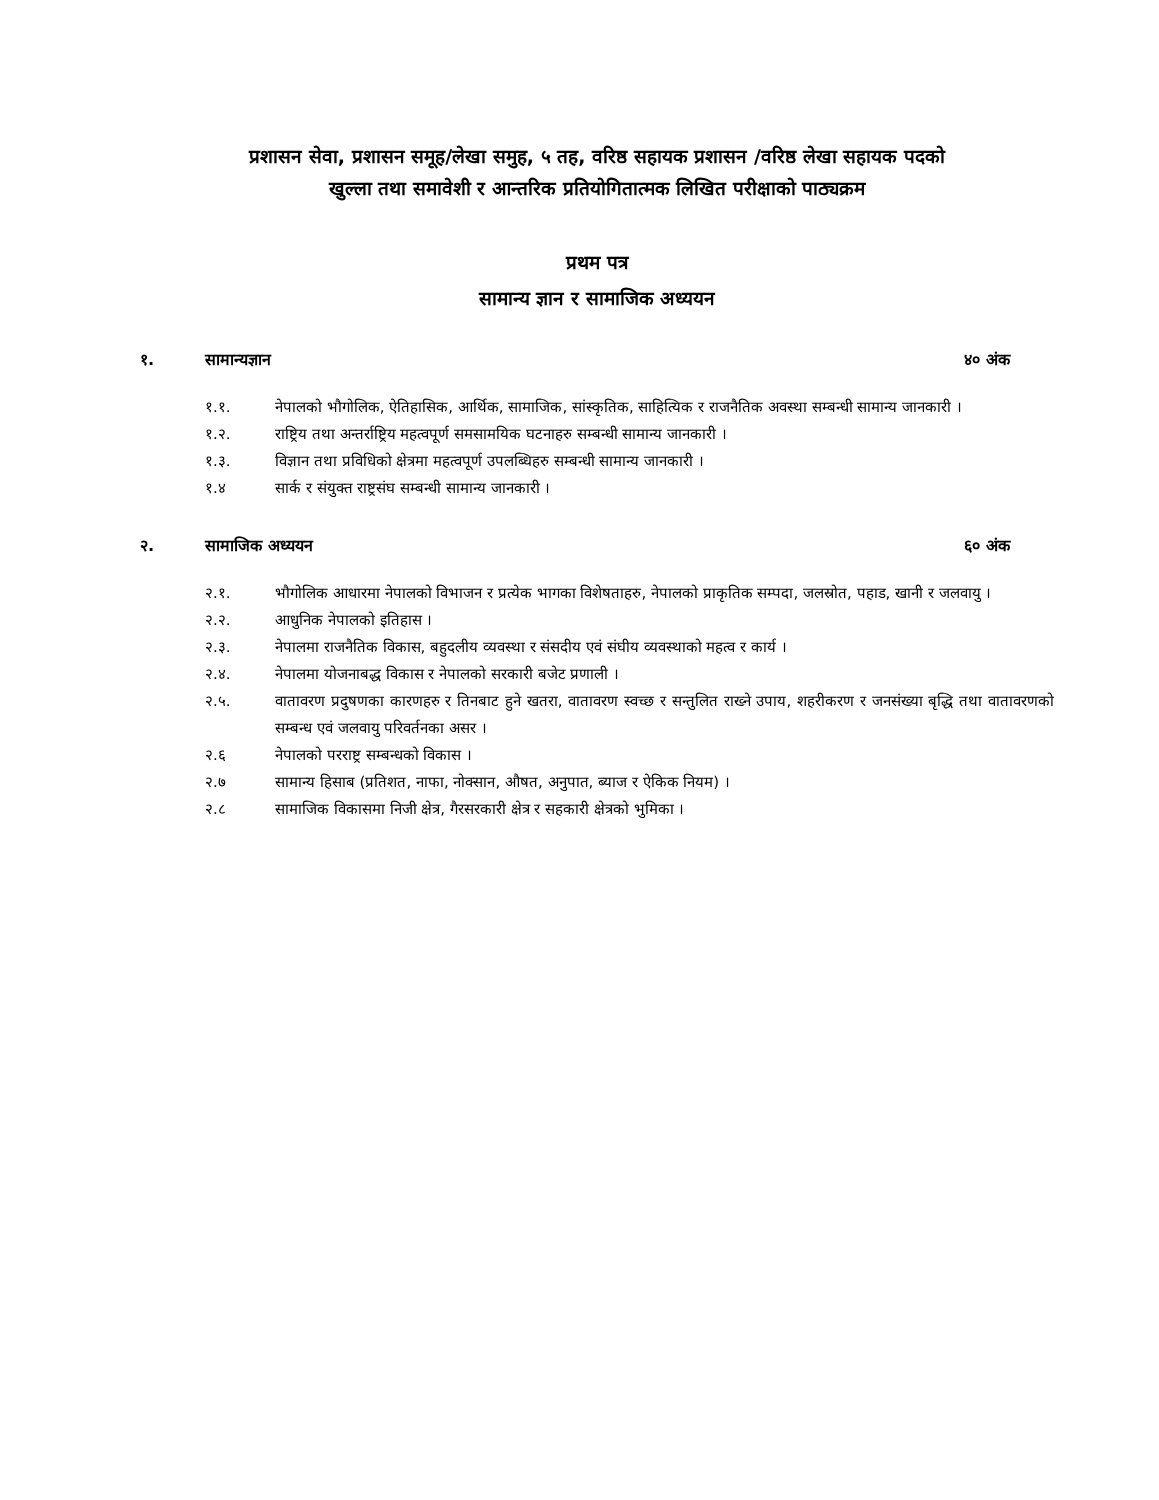प्रशासन सेवा, प्रशासन समूह/लेखा समुह, ५ तह, वरिष्ठ सहायक प्रशासन /वरिष्ठ लेखा सहायक पदको
खुल्ला तथा समावेशी र आन्तरिक प्रतियोगितात्मक लिखित परीक्षाको पाठ्यक्रम
प्रथम पत्र
सामान्य ज्ञान र सामाजिक अध्ययन
१. सामान्यज्ञान ४० अंक
१.१. नेपालको भौगोलिक, ऐतिहासिक, आर्थिक, सामाजिक, सांस्कृतिक, साहित्यिक र राजनैतिक अवस्था सम्बन्धी सामान्य जानकारी ।
१.२. राष्ट्रिय तथा अन्तर्राष्ट्रिय महत्वपूर्ण समसामयिक घटनाहरु सम्बन्धी सामान्य जानकारी ।
१.३. विज्ञान तथा प्रविधिको क्षेत्रमा महत्वपूर्ण उपलब्धिहरु सम्बन्धी सामान्य जानकारी ।
१.४ सार्क र संयुक्त राष्ट्रसंघ सम्बन्धी सामान्य जानकारी ।
२. सामाजिक अध्ययन ६० अंक
२.१. भौगोलिक आधारमा नेपालको विभाजन र प्रत्येक भागका विशेषताहरु, नेपालको प्राकृतिक सम्पदा, जलस्रोत, पहाड, खानी र जलवायु ।
२.२. आधुनिक नेपालको इतिहास ।
२.३. नेपालमा राजनैतिक विकास, बहुदलीय व्यवस्था र संसदीय एवं संघीय व्यवस्थाको महत्व र कार्य ।
२.४. नेपालमा योजनाबद्ध विकास र नेपालको सरकारी बजेट प्रणाली ।
२.५. वातावरण प्रदुषणका कारणहरु र तिनबाट हुने खतरा, वातावरण स्वच्छ र सन्तुलित राख्ने उपाय, शहरीकरण र जनसंख्या बृद्धि तथा वातावरणको सम्बन्ध एवं जलवायु परिवर्तनका असर ।
२.६ नेपालको परराष्ट्र सम्बन्धको विकास ।
२.७ सामान्य हिसाब (प्रतिशत, नाफा, नोक्सान, औषत, अनुपात, ब्याज र ऐकिक नियम) ।
२.८ सामाजिक विकासमा निजी क्षेत्र, गैरसरकारी क्षेत्र र सहकारी क्षेत्रको भुमिका ।